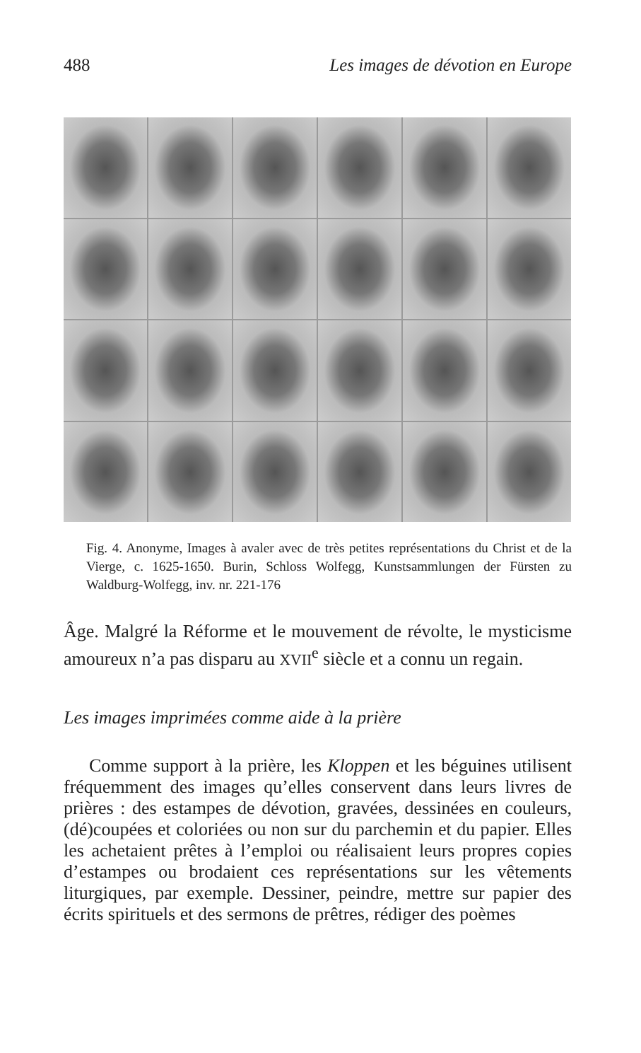488 Les images de dévotion en Europe
Fig. 4. Anonyme, Images à avaler avec de très petites représentations du Christ et de la Vierge, c. 1625-1650. Burin, Schloss Wolfegg, Kunstsammlungen der Fürsten zu Waldburg-Wolfegg, inv. nr. 221-176
Âge. Malgré la Réforme et le mouvement de révolte, le mysticisme amoureux n’a pas disparu au XVII<sup>e</sup> siècle et a connu un regain.
Les images imprimées comme aide à la prière
Comme support à la prière, les Kloppen et les béguines utilisent fréquemment des images qu’elles conservent dans leurs livres de prières : des estampes de dévotion, gravées, dessinées en couleurs, (dé)coupées et coloriées ou non sur du parchemin et du papier. Elles les achetaient prêtes à l’emploi ou réalisaient leurs propres copies d’estampes ou brodaient ces représentations sur les vêtements liturgiques, par exemple. Dessiner, peindre, mettre sur papier des écrits spirituels et des sermons de prêtres, rédiger des poèmes